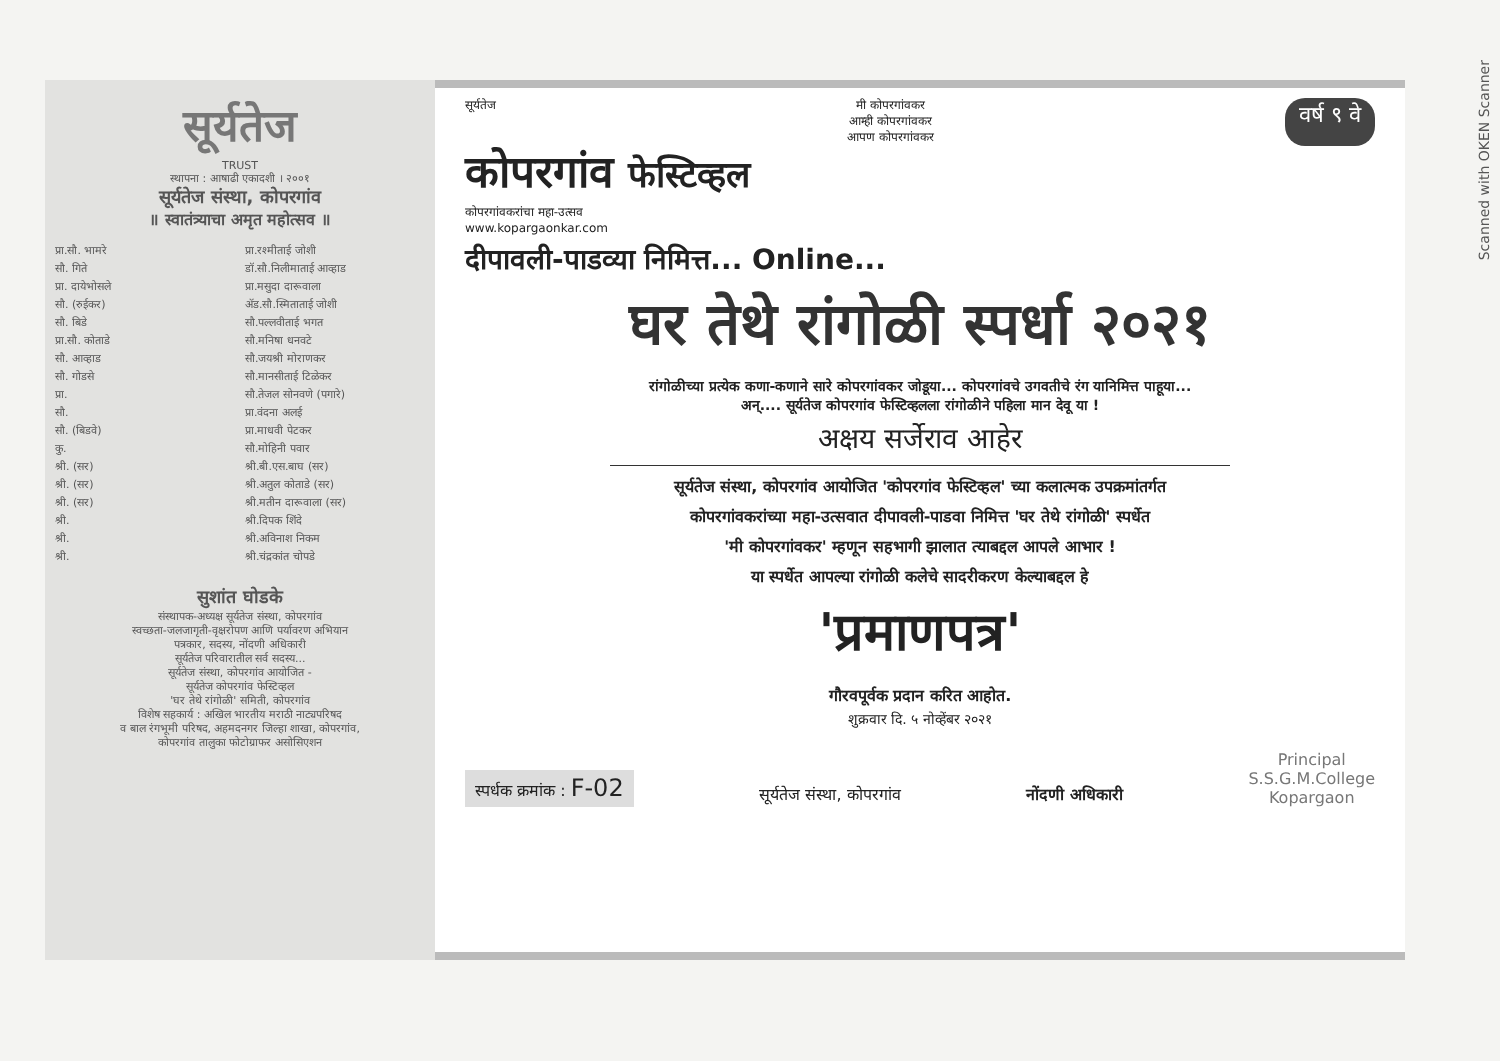Scanned with OKEN Scanner
सूर्यतेज
TRUST
स्थापना : आषाढी एकादशी । २००१
सूर्यतेज संस्था, कोपरगांव
॥ स्वातंत्र्याचा अमृत महोत्सव ॥
प्रा.सौ. भामरे
सौ. गिते
प्रा. दायेभोसले
सौ. (रुईकर)
सौ. बिडे
प्रा.सौ. कोताडे
सौ. आव्हाड
सौ. गोडसे
प्रा.
सौ.
सौ. (बिडवे)
कु.
श्री. (सर)
श्री. (सर)
श्री. (सर)
श्री.
श्री.
श्री.
प्रा.रश्मीताई जोशी
डॉ.सौ.निलीमाताई आव्हाड
प्रा.मसुदा दारूवाला
ॲड.सौ.स्मिताताई जोशी
सौ.पल्लवीताई भगत
सौ.मनिषा धनवटे
सौ.जयश्री मोराणकर
सौ.मानसीताई टिळेकर
सौ.तेजल सोनवणे (पगारे)
प्रा.वंदना अलई
प्रा.माधवी पेटकर
सौ.मोहिनी पवार
श्री.बी.एस.बाघ (सर)
श्री.अतुल कोताडे (सर)
श्री.मतीन दारूवाला (सर)
श्री.दिपक शिंदे
श्री.अविनाश निकम
श्री.चंद्रकांत चोपडे
सुशांत घोडके
संस्थापक-अध्यक्ष सूर्यतेज संस्था, कोपरगांव
स्वच्छता-जलजागृती-वृक्षरोपण आणि पर्यावरण अभियान
पत्रकार, सदस्य, नोंदणी अधिकारी
सूर्यतेज परिवारातील सर्व सदस्य...
सूर्यतेज संस्था, कोपरगांव आयोजित -
सूर्यतेज कोपरगांव फेस्टिव्हल
'घर तेथे रांगोळी' समिती, कोपरगांव
विशेष सहकार्य : अखिल भारतीय मराठी नाट्यपरिषद
व बाल रंगभूमी परिषद, अहमदनगर जिल्हा शाखा, कोपरगांव,
कोपरगांव तालुका फोटोग्राफर असोसिएशन
सूर्यतेज मी कोपरगांवकर
आम्ही कोपरगांवकर
आपण कोपरगांवकर वर्ष ९ वे
कोपरगांव फेस्टिव्हल
कोपरगांवकरांचा महा-उत्सव
www.kopargaonkar.com
दीपावली-पाडव्या निमित्त... Online...
घर तेथे रांगोळी स्पर्धा २०२१
रांगोळीच्या प्रत्येक कणा-कणाने सारे कोपरगांवकर जोडूया... कोपरगांवचे उगवतीचे रंग यानिमित्त पाहूया...
अन्.... सूर्यतेज कोपरगांव फेस्टिव्हलला रांगोळीने पहिला मान देवू या !
अक्षय सर्जेराव आहेर
सूर्यतेज संस्था, कोपरगांव आयोजित 'कोपरगांव फेस्टिव्हल' च्या कलात्मक उपक्रमांतर्गत
कोपरगांवकरांच्या महा-उत्सवात दीपावली-पाडवा निमित्त 'घर तेथे रांगोळी' स्पर्धेत
'मी कोपरगांवकर' म्हणून सहभागी झालात त्याबद्दल आपले आभार !
या स्पर्धेत आपल्या रांगोळी कलेचे सादरीकरण केल्याबद्दल हे
'प्रमाणपत्र'
गौरवपूर्वक प्रदान करित आहोत.
शुक्रवार दि. ५ नोव्हेंबर २०२१
स्पर्धक क्रमांक : F-02
सूर्यतेज संस्था, कोपरगांव
नोंदणी अधिकारी
Principal
S.S.G.M.College
Kopargaon